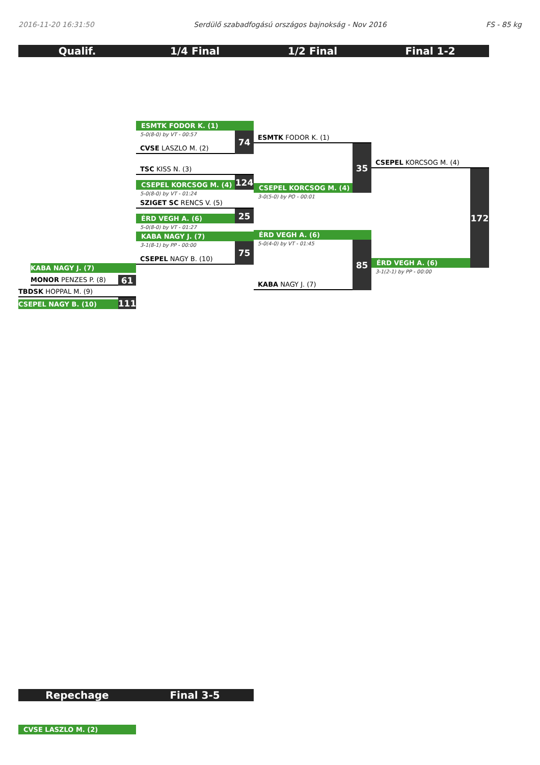2016-11-20 16:31:50 Serdülő szabadfogású országos bajnokság - Nov 2016 FS - 85 kg
Qualif. 1/4 Final 1/2 Final Final 1-2
KABA NAGY J. (7)
MONOR PENZES P. (8)
61
TBDSK HOPPAL M. (9)
CSEPEL NAGY B. (10)
111
ESMTK FODOR K. (1)
5-0(8-0) by VT - 00:57
CVSE LASZLO M. (2)
74
TSC KISS N. (3)
CSEPEL KORCSOG M. (4)
124
5-0(8-0) by VT - 01:24
SZIGET SC RENCS V. (5)
ÉRD VEGH A. (6)
25
5-0(8-0) by VT - 01:27
KABA NAGY J. (7)
3-1(8-1) by PP - 00:00
CSEPEL NAGY B. (10)
75
ESMTK FODOR K. (1)
CSEPEL KORCSOG M. (4)
35
3-0(5-0) by PO - 00:01
ÉRD VEGH A. (6)
5-0(4-0) by VT - 01:45
KABA NAGY J. (7)
85
CSEPEL KORCSOG M. (4)
ÉRD VEGH A. (6)
172
3-1(2-1) by PP - 00:00
Repechage Final 3-5
CVSE LASZLO M. (2)